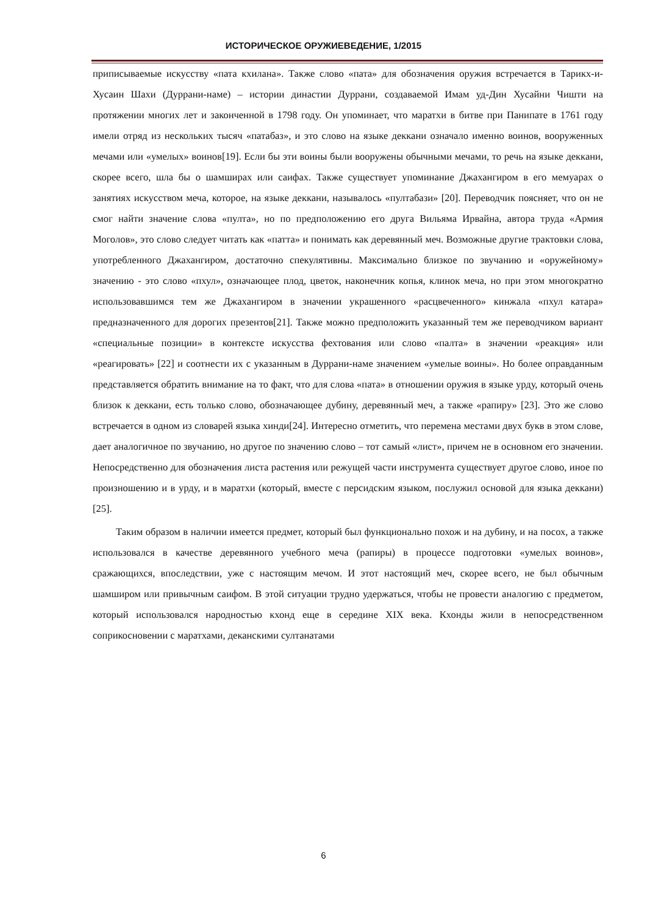ИСТОРИЧЕСКОЕ ОРУЖИЕВЕДЕНИЕ, 1/2015
приписываемые искусству «пата кхилана». Также слово «пата» для обозначения оружия встречается в Тарикх-и-Хусаин Шахи (Дуррани-наме) – истории династии Дуррани, создаваемой Имам уд-Дин Хусайни Чишти на протяжении многих лет и законченной в 1798 году. Он упоминает, что маратхи в битве при Панипате в 1761 году имели отряд из нескольких тысяч «патабаз», и это слово на языке деккани означало именно воинов, вооруженных мечами или «умелых» воинов[19]. Если бы эти воины были вооружены обычными мечами, то речь на языке деккани, скорее всего, шла бы о шамширах или саифах. Также существует упоминание Джахангиром в его мемуарах о занятиях искусством меча, которое, на языке деккани, называлось «пултабази» [20]. Переводчик поясняет, что он не смог найти значение слова «пулта», но по предположению его друга Вильяма Ирвайна, автора труда «Армия Моголов», это слово следует читать как «патта» и понимать как деревянный меч. Возможные другие трактовки слова, употребленного Джахангиром, достаточно спекулятивны. Максимально близкое по звучанию и «оружейному» значению - это слово «пхул», означающее плод, цветок, наконечник копья, клинок меча, но при этом многократно использовавшимся тем же Джахангиром в значении украшенного «расцвеченного» кинжала «пхул катара» предназначенного для дорогих презентов[21]. Также можно предположить указанный тем же переводчиком вариант «специальные позиции» в контексте искусства фехтования или слово «палта» в значении «реакция» или «реагировать» [22] и соотнести их с указанным в Дуррани-наме значением «умелые воины». Но более оправданным представляется обратить внимание на то факт, что для слова «пата» в отношении оружия в языке урду, который очень близок к деккани, есть только слово, обозначающее дубину, деревянный меч, а также «рапиру» [23]. Это же слово встречается в одном из словарей языка хинди[24]. Интересно отметить, что перемена местами двух букв в этом слове, дает аналогичное по звучанию, но другое по значению слово – тот самый «лист», причем не в основном его значении. Непосредственно для обозначения листа растения или режущей части инструмента существует другое слово, иное по произношению и в урду, и в маратхи (который, вместе с персидским языком, послужил основой для языка деккани) [25].
Таким образом в наличии имеется предмет, который был функционально похож и на дубину, и на посох, а также использовался в качестве деревянного учебного меча (рапиры) в процессе подготовки «умелых воинов», сражающихся, впоследствии, уже с настоящим мечом. И этот настоящий меч, скорее всего, не был обычным шамширом или привычным саифом. В этой ситуации трудно удержаться, чтобы не провести аналогию с предметом, который использовался народностью кхонд еще в середине XIX века. Кхонды жили в непосредственном соприкосновении с маратхами, деканскими султанатами
6